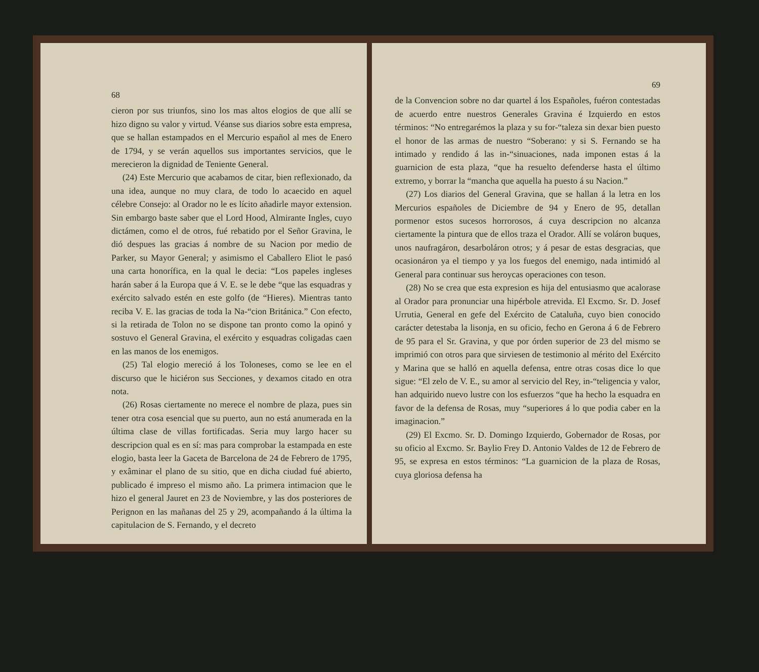68
cieron por sus triunfos, sino los mas altos elogios de que allí se hizo digno su valor y virtud. Véanse sus diarios sobre esta empresa, que se hallan estampados en el Mercurio español al mes de Enero de 1794, y se verán aquellos sus importantes servicios, que le merecieron la dignidad de Teniente General.
(24) Este Mercurio que acabamos de citar, bien reflexionado, da una idea, aunque no muy clara, de todo lo acaecido en aquel célebre Consejo: al Orador no le es lícito añadirle mayor extension. Sin embargo baste saber que el Lord Hood, Almirante Ingles, cuyo dictámen, como el de otros, fué rebatido por el Señor Gravina, le dió despues las gracias á nombre de su Nacion por medio de Parker, su Mayor General; y asimismo el Caballero Eliot le pasó una carta honorífica, en la qual le decia: “Los papeles ingleses harán saber á la Europa que á V. E. se le debe “que las esquadras y exército salvado estén en este golfo (de “Hieres). Mientras tanto reciba V. E. las gracias de toda la Na-“cion Británica.” Con efecto, si la retirada de Tolon no se dispone tan pronto como la opinó y sostuvo el General Gravina, el exército y esquadras coligadas caen en las manos de los enemigos.
(25) Tal elogio mereció á los Toloneses, como se lee en el discurso que le hiciéron sus Secciones, y dexamos citado en otra nota.
(26) Rosas ciertamente no merece el nombre de plaza, pues sin tener otra cosa esencial que su puerto, aun no está anumerada en la última clase de villas fortificadas. Seria muy largo hacer su descripcion qual es en sí: mas para comprobar la estampada en este elogio, basta leer la Gaceta de Barcelona de 24 de Febrero de 1795, y exâminar el plano de su sitio, que en dicha ciudad fué abierto, publicado é impreso el mismo año. La primera intimacion que le hizo el general Jauret en 23 de Noviembre, y las dos posteriores de Perignon en las mañanas del 25 y 29, acompañando á la última la capitulacion de S. Fernando, y el decreto
69
de la Convencion sobre no dar quartel á los Españoles, fuéron contestadas de acuerdo entre nuestros Generales Gravina é Izquierdo en estos términos: “No entregarémos la plaza y su for-“taleza sin dexar bien puesto el honor de las armas de nuestro “Soberano: y si S. Fernando se ha intimado y rendido á las in-“sinuaciones, nada imponen estas á la guarnicion de esta plaza, “que ha resuelto defenderse hasta el último extremo, y borrar la “mancha que aquella ha puesto á su Nacion.”
(27) Los diarios del General Gravina, que se hallan á la letra en los Mercurios españoles de Diciembre de 94 y Enero de 95, detallan pormenor estos sucesos horrorosos, á cuya descripcion no alcanza ciertamente la pintura que de ellos traza el Orador. Allí se voláron buques, unos naufragáron, desarboláron otros; y á pesar de estas desgracias, que ocasionáron ya el tiempo y ya los fuegos del enemigo, nada intimidó al General para continuar sus heroycas operaciones con teson.
(28) No se crea que esta expresion es hija del entusiasmo que acalorase al Orador para pronunciar una hipérbole atrevida. El Excmo. Sr. D. Josef Urrutia, General en gefe del Exército de Cataluña, cuyo bien conocido carácter detestaba la lisonja, en su oficio, fecho en Gerona á 6 de Febrero de 95 para el Sr. Gravina, y que por órden superior de 23 del mismo se imprimió con otros para que sirviesen de testimonio al mérito del Exército y Marina que se halló en aquella defensa, entre otras cosas dice lo que sigue: “El zelo de V. E., su amor al servicio del Rey, in-“teligencia y valor, han adquirido nuevo lustre con los esfuerzos “que ha hecho la esquadra en favor de la defensa de Rosas, muy “superiores á lo que podia caber en la imaginacion.”
(29) El Excmo. Sr. D. Domingo Izquierdo, Gobernador de Rosas, por su oficio al Excmo. Sr. Baylio Frey D. Antonio Valdes de 12 de Febrero de 95, se expresa en estos términos: “La guarnicion de la plaza de Rosas, cuya gloriosa defensa ha